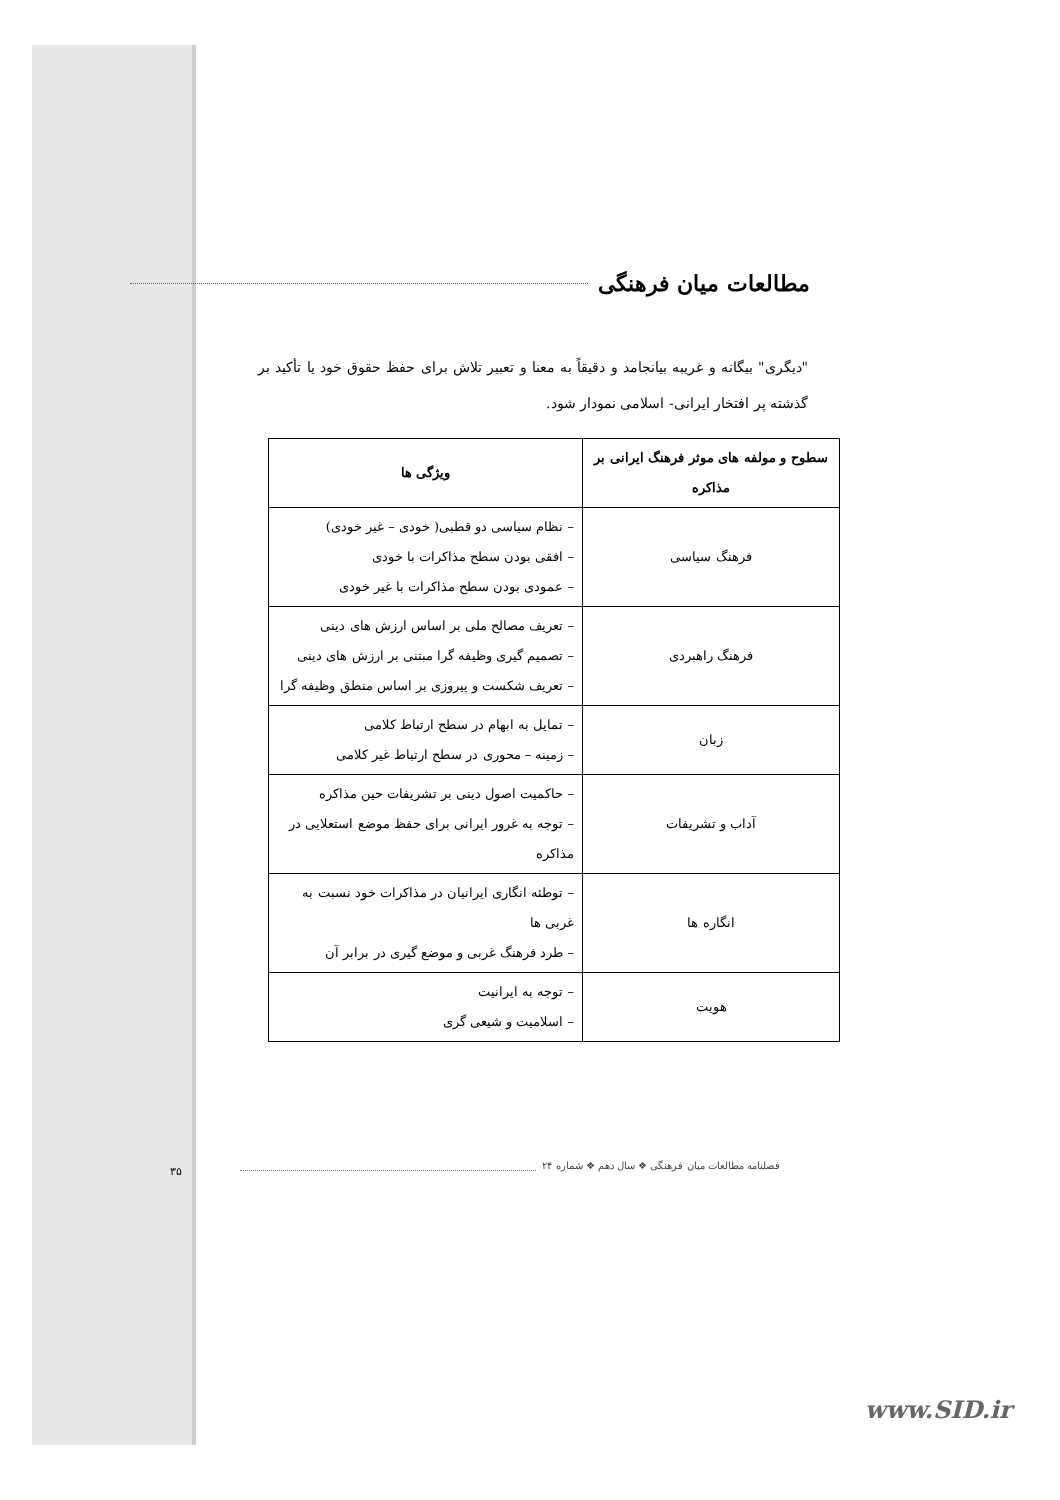مطالعات میان فرهنگی
"دیگری" بیگانه و غریبه بیانجامد و دقیقاً به معنا و تعبیر تلاش برای حفظ حقوق خود یا تأکید بر گذشته پر افتخار ایرانی- اسلامی نمودار شود.
| سطوح و مولفه های موثر فرهنگ ایرانی بر مذاکره | ویژگی ها |
| --- | --- |
| فرهنگ سیاسی | – نظام سیاسی دو قطبی( خودی – غیر خودی) – افقی بودن سطح مذاکرات با خودی – عمودی بودن سطح مذاکرات با غیر خودی |
| فرهنگ راهبردی | – تعریف مصالح ملی بر اساس ارزش های دینی – تصمیم گیری وظیفه گرا مبتنی بر ارزش های دینی – تعریف شکست و پیروزی بر اساس منطق وظیفه گرا |
| زبان | – تمایل به ابهام در سطح ارتباط کلامی – زمینه – محوری در سطح ارتباط غیر کلامی |
| آداب و تشریفات | – حاکمیت اصول دینی بر تشریفات حین مذاکره – توجه به غرور ایرانی برای حفظ موضع استعلایی در مذاکره |
| انگاره ها | – توطئه انگاری ایرانیان در مذاکرات خود نسبت به غربی ها – طرد فرهنگ غربی و موضع گیری در برابر آن |
| هویت | – توجه به ایرانیت – اسلامیت و شیعی گری |
فصلنامه مطالعات میان فرهنگی ❖ سال دهم ❖ شماره ۲۴
۳۵
www.SID.ir